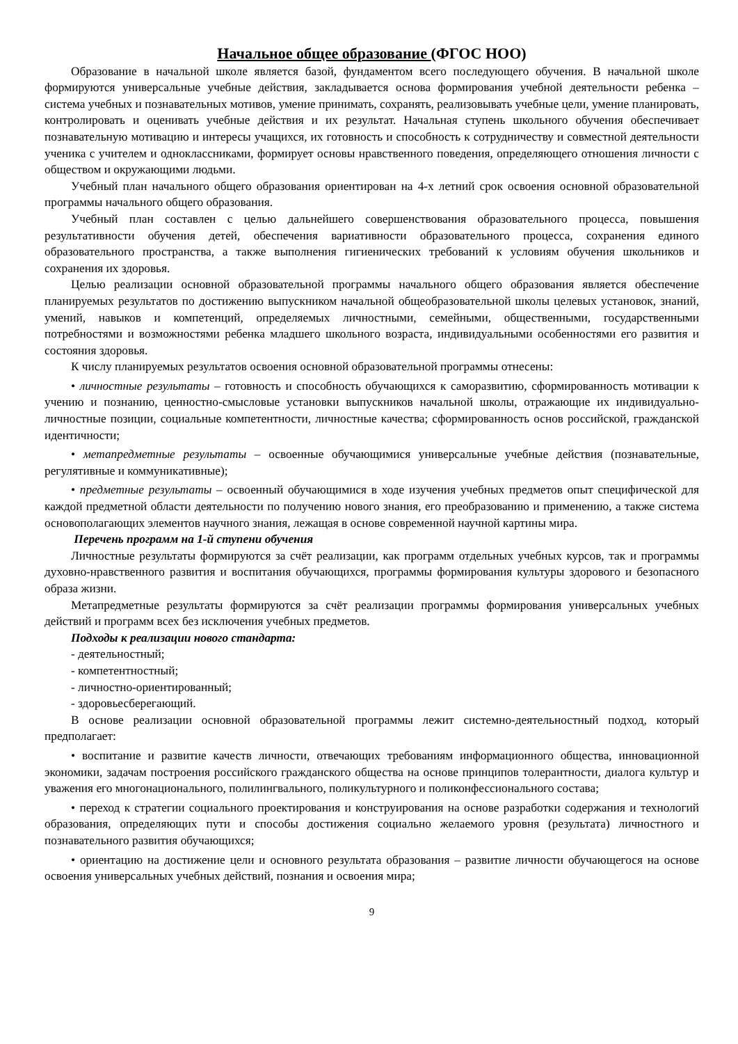Начальное общее образование (ФГОС НОО)
Образование в начальной школе является базой, фундаментом всего последующего обучения. В начальной школе формируются универсальные учебные действия, закладывается основа формирования учебной деятельности ребенка – система учебных и познавательных мотивов, умение принимать, сохранять, реализовывать учебные цели, умение планировать, контролировать и оценивать учебные действия и их результат. Начальная ступень школьного обучения обеспечивает познавательную мотивацию и интересы учащихся, их готовность и способность к сотрудничеству и совместной деятельности ученика с учителем и одноклассниками, формирует основы нравственного поведения, определяющего отношения личности с обществом и окружающими людьми.
Учебный план начального общего образования ориентирован на 4-х летний срок освоения основной образовательной программы начального общего образования.
Учебный план составлен с целью дальнейшего совершенствования образовательного процесса, повышения результативности обучения детей, обеспечения вариативности образовательного процесса, сохранения единого образовательного пространства, а также выполнения гигиенических требований к условиям обучения школьников и сохранения их здоровья.
Целью реализации основной образовательной программы начального общего образования является обеспечение планируемых результатов по достижению выпускником начальной общеобразовательной школы целевых установок, знаний, умений, навыков и компетенций, определяемых личностными, семейными, общественными, государственными потребностями и возможностями ребенка младшего школьного возраста, индивидуальными особенностями его развития и состояния здоровья.
К числу планируемых результатов освоения основной образовательной программы отнесены:
• личностные результаты – готовность и способность обучающихся к саморазвитию, сформированность мотивации к учению и познанию, ценностно-смысловые установки выпускников начальной школы, отражающие их индивидуально-личностные позиции, социальные компетентности, личностные качества; сформированность основ российской, гражданской идентичности;
• метапредметные результаты – освоенные обучающимися универсальные учебные действия (познавательные, регулятивные и коммуникативные);
• предметные результаты – освоенный обучающимися в ходе изучения учебных предметов опыт специфической для каждой предметной области деятельности по получению нового знания, его преобразованию и применению, а также система основополагающих элементов научного знания, лежащая в основе современной научной картины мира.
Перечень программ на 1-й ступени обучения
Личностные результаты формируются за счёт реализации, как программ отдельных учебных курсов, так и программы духовно-нравственного развития и воспитания обучающихся, программы формирования культуры здорового и безопасного образа жизни.
Метапредметные результаты формируются за счёт реализации программы формирования универсальных учебных действий и программ всех без исключения учебных предметов.
Подходы к реализации нового стандарта:
- деятельностный;
- компетентностный;
- личностно-ориентированный;
- здоровьесберегающий.
В основе реализации основной образовательной программы лежит системно-деятельностный подход, который предполагает:
• воспитание и развитие качеств личности, отвечающих требованиям информационного общества, инновационной экономики, задачам построения российского гражданского общества на основе принципов толерантности, диалога культур и уважения его многонационального, полилингвального, поликультурного и поликонфессионального состава;
• переход к стратегии социального проектирования и конструирования на основе разработки содержания и технологий образования, определяющих пути и способы достижения социально желаемого уровня (результата) личностного и познавательного развития обучающихся;
• ориентацию на достижение цели и основного результата образования – развитие личности обучающегося на основе освоения универсальных учебных действий, познания и освоения мира;
9